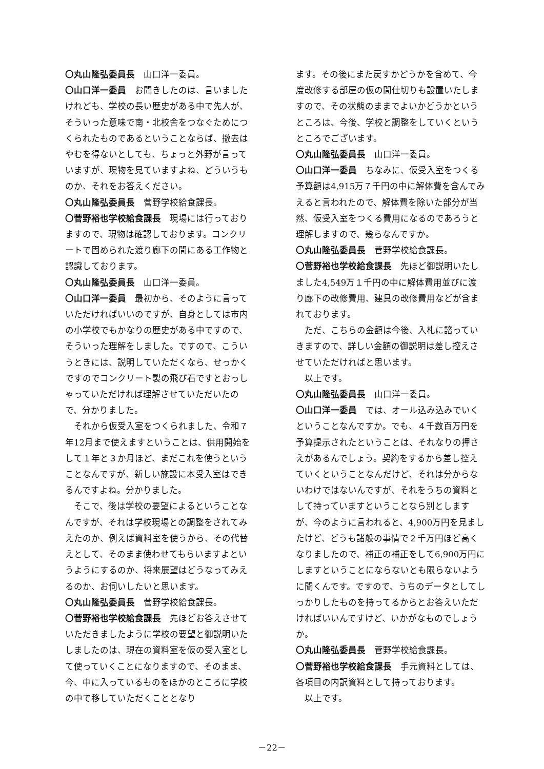〇丸山隆弘委員長　山口洋一委員。
〇山口洋一委員　お聞きしたのは、言いましたけれども、学校の長い歴史がある中で先人が、そういった意味で南・北校舎をつなぐためにつくられたものであるということならば、撤去はやむを得ないとしても、ちょっと外野が言っていますが、現物を見ていますよね、どういうものか、それをお答えください。
〇丸山隆弘委員長　菅野学校給食課長。
〇菅野裕也学校給食課長　現場には行っておりますので、現物は確認しております。コンクリートで固められた渡り廊下の間にある工作物と認識しております。
〇丸山隆弘委員長　山口洋一委員。
〇山口洋一委員　最初から、そのように言っていただければいいのですが、自身としては市内の小学校でもかなりの歴史がある中ですので、そういった理解をしました。ですので、こういうときには、説明していただくなら、せっかくですのでコンクリート製の飛び石ですとおっしゃっていただければ理解させていただいたので、分かりました。
　それから仮受入室をつくられました、令和７年12月まで使えますということは、供用開始をして１年と３か月ほど、まだこれを使うということなんですが、新しい施設に本受入室はできるんですよね。分かりました。
　そこで、後は学校の要望によるということなんですが、それは学校現場との調整をされてみえたのか、例えば資料室を使うから、その代替えとして、そのまま使わせてもらいますよというようにするのか、将来展望はどうなってみえるのか、お伺いしたいと思います。
〇丸山隆弘委員長　菅野学校給食課長。
〇菅野裕也学校給食課長　先ほどお答えさせていただきましたように学校の要望と御説明いたしましたのは、現在の資料室を仮の受入室として使っていくことになりますので、そのまま、今、中に入っているものをほかのところに学校の中で移していただくこととなり
ます。その後にまた戻すかどうかを含めて、今度改修する部屋の仮の間仕切りも設置いたしますので、その状態のままでよいかどうかというところは、今後、学校と調整をしていくというところでございます。
〇丸山隆弘委員長　山口洋一委員。
〇山口洋一委員　ちなみに、仮受入室をつくる予算額は4,915万７千円の中に解体費を含んでみえると言われたので、解体費を除いた部分が当然、仮受入室をつくる費用になるのであろうと理解しますので、幾らなんですか。
〇丸山隆弘委員長　菅野学校給食課長。
〇菅野裕也学校給食課長　先ほど御説明いたしました4,549万１千円の中に解体費用並びに渡り廊下の改修費用、建具の改修費用などが含まれております。
　ただ、こちらの金額は今後、入札に諮っていきますので、詳しい金額の御説明は差し控えさせていただければと思います。
　以上です。
〇丸山隆弘委員長　山口洋一委員。
〇山口洋一委員　では、オール込み込みでいくということなんですか。でも、４千数百万円を予算提示されたということは、それなりの押さえがあるんでしょう。契約をするから差し控えていくということなんだけど、それは分からないわけではないんですが、それをうちの資料として持っていますということなら別としますが、今のように言われると、4,900万円を見ましたけど、どうも諸般の事情で２千万円ほど高くなりましたので、補正の補正をして6,900万円にしますということにならないとも限らないように聞くんです。ですので、うちのデータとしてしっかりしたものを持ってるからとお答えいただければいいんですけど、いかがなものでしょうか。
〇丸山隆弘委員長　菅野学校給食課長。
〇菅野裕也学校給食課長　手元資料としては、各項目の内訳資料として持っております。
　以上です。
－22－